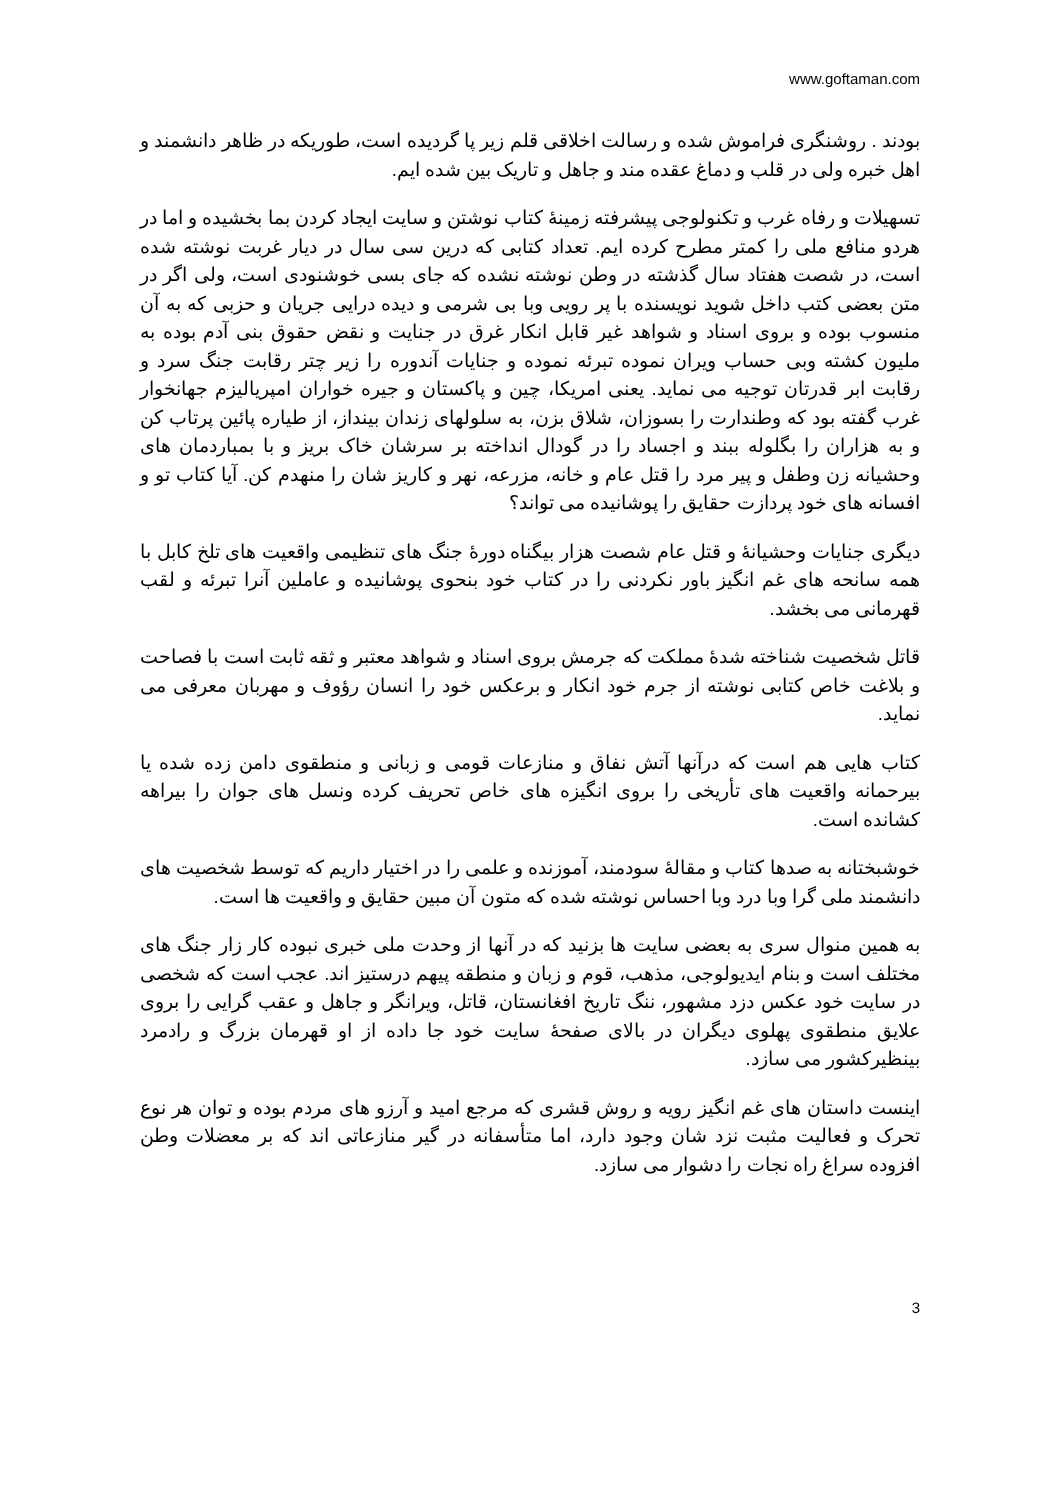www.goftaman.com
بودند . روشنگری فراموش شده و رسالت اخلاقی قلم زیر پا گردیده است، طوریکه در ظاهر دانشمند و اهل خبره ولی در قلب و دماغ عقده مند و جاهل و تاریک بین شده ایم.
تسهیلات و رفاه غرب و تکنولوجی پیشرفته زمینۀ کتاب نوشتن و سایت ایجاد کردن بما بخشیده و اما در هردو منافع ملی را کمتر مطرح کرده ایم. تعداد کتابی که درین سی سال در دیار غربت نوشته شده است، در شصت هفتاد سال گذشته در وطن نوشته نشده که جای بسی خوشنودی است، ولی اگر در متن بعضی کتب داخل شوید نویسنده با پر رویی وبا بی شرمی و دیده درایی جریان و حزبی که به آن منسوب بوده و بروی اسناد و شواهد غیر قابل انکار غرق در جنایت و نقض حقوق بنی آدم بوده به ملیون کشته وبی حساب ویران نموده تبرئه نموده و جنایات آندوره را زیر چتر رقابت جنگ سرد و رقابت ابر قدرتان توجیه می نماید. یعنی امریکا، چین و پاکستان و جیره خواران امپریالیزم جهانخوار غرب گفته بود که وطندارت را بسوزان، شلاق بزن، به سلولهای زندان بینداز، از طیاره پائین پرتاب کن و به هزاران را بگلوله ببند و اجساد را در گودال انداخته بر سرشان خاک بریز و با بمباردمان های وحشیانه زن وطفل و پیر مرد را قتل عام و خانه، مزرعه، نهر و کاریز شان را منهدم کن. آیا کتاب تو و افسانه های خود پردازت حقایق را پوشانیده می تواند؟
دیگری جنایات وحشیانۀ و قتل عام شصت هزار بیگناه دورۀ جنگ های تنظیمی واقعیت های تلخ کابل با همه سانحه های غم انگیز باور نکردنی را در کتاب خود بنحوی پوشانیده و عاملین آنرا تبرئه و لقب قهرمانی می بخشد.
قاتل شخصیت شناخته شدۀ مملکت که جرمش بروی اسناد و شواهد معتبر و ثقه ثابت است با فصاحت و بلاغت خاص کتابی نوشته از جرم خود انکار و برعکس خود را انسان رؤوف و مهربان معرفی می نماید.
کتاب هایی هم است که درآنها آتش نفاق و منازعات قومی و زبانی و منطقوی دامن زده شده یا بیرحمانه واقعیت های تأریخی را بروی انگیزه های خاص تحریف کرده ونسل های جوان را بیراهه کشانده است.
خوشبختانه به صدها کتاب و مقالۀ سودمند، آموزنده و علمی را در اختیار داریم که توسط شخصیت های دانشمند ملی گرا وبا درد وبا احساس نوشته شده که متون آن مبین حقایق و واقعیت ها است.
به همین منوال سری به بعضی سایت ها بزنید که در آنها از وحدت ملی خبری نبوده کار زار جنگ های مختلف است و بنام ایدیولوجی، مذهب، قوم و زبان و منطقه پیهم درستیز اند. عجب است که شخصی در سایت خود عکس دزد مشهور، ننگ تاریخ افغانستان، قاتل، ویرانگر و جاهل و عقب گرایی را بروی علایق منطقوی پهلوی دیگران در بالای صفحۀ سایت خود جا داده از او قهرمان بزرگ و رادمرد بینظیرکشور می سازد.
اینست داستان های غم انگیز رویه و روش قشری که مرجع امید و آرزو های مردم بوده و توان هر نوع تحرک و فعالیت مثبت نزد شان وجود دارد، اما متأسفانه در گیر منازعاتی اند که بر معضلات وطن افزوده سراغ راه نجات را دشوار می سازد.
3